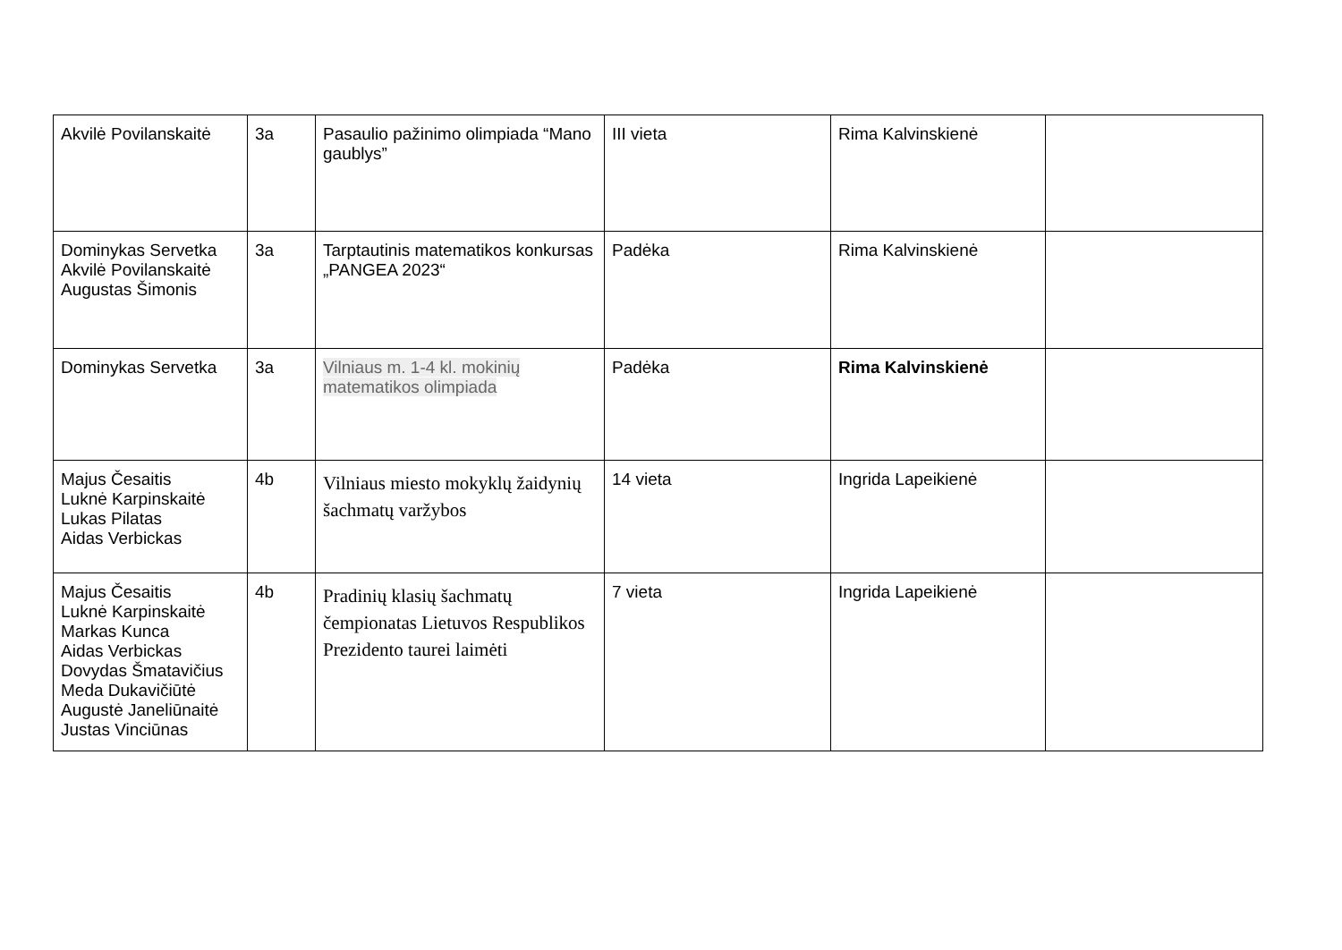| Akvilė Povilanskaitė | 3a | Pasaulio pažinimo olimpiada “Mano gaublys” | III vieta | Rima Kalvinskienė | |
| Dominykas Servetka Akvilė Povilanskaitė Augustas Šimonis | 3a | Tarptautinis matematikos konkursas „PANGEA 2023“ | Padėka | Rima Kalvinskienė | |
| Dominykas Servetka | 3a | Vilniaus m. 1-4 kl. mokinių matematikos olimpiada | Padėka | Rima Kalvinskienė | |
| Majus Česaitis Luknė Karpinskaitė Lukas Pilatas Aidas Verbickas | 4b | Vilniaus miesto mokyklų žaidynių šachmatų varžybos | 14 vieta | Ingrida Lapeikienė | |
| Majus Česaitis Luknė Karpinskaitė Markas Kunca Aidas Verbickas Dovydas Šmatavičius Meda Dukavičiūtė Augustė Janeliūnaitė Justas Vinciūnas | 4b | Pradinių klasių šachmatų čempionatas Lietuvos Respublikos Prezidento taurei laimėti | 7 vieta | Ingrida Lapeikienė | |